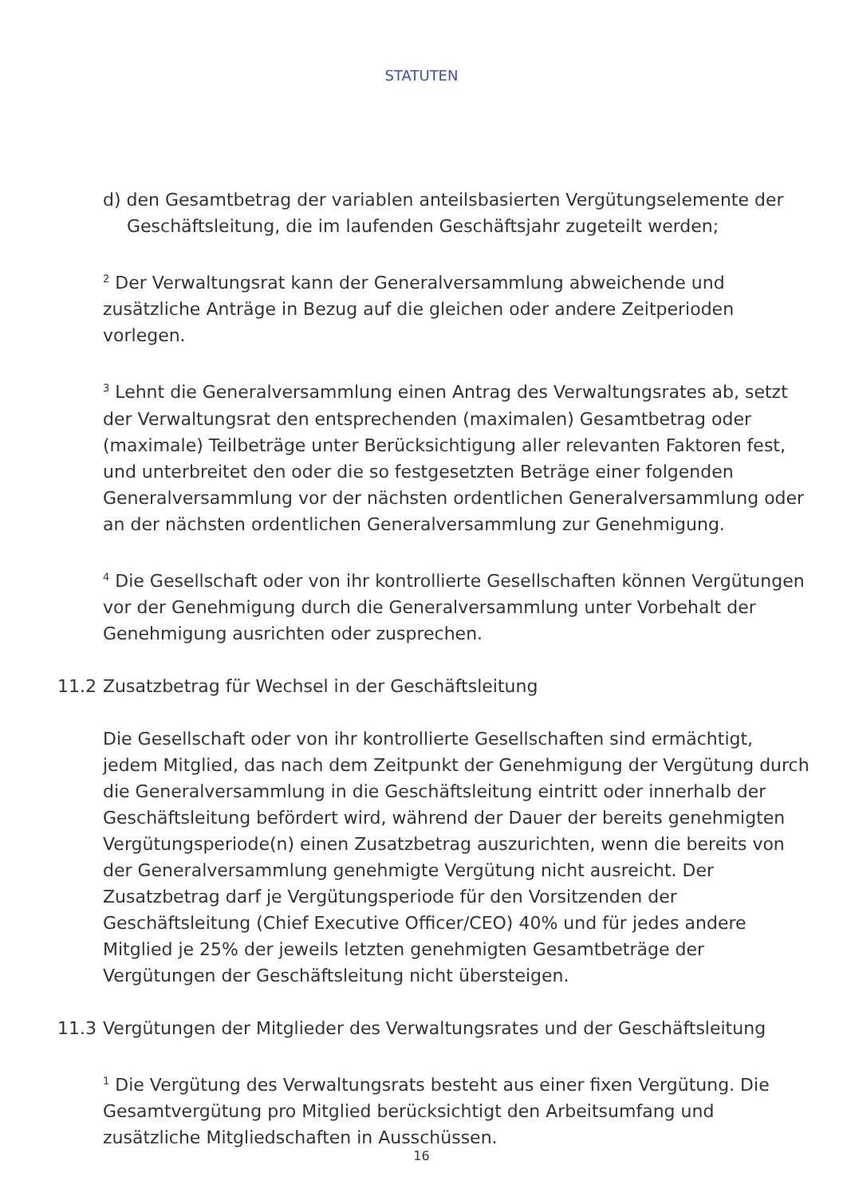STATUTEN
d) den Gesamtbetrag der variablen anteilsbasierten Vergütungselemente der Geschäftsleitung, die im laufenden Geschäftsjahr zugeteilt werden;
<sup>2</sup> Der Verwaltungsrat kann der Generalversammlung abweichende und zusätzliche Anträge in Bezug auf die gleichen oder andere Zeitperioden vorlegen.
<sup>3</sup> Lehnt die Generalversammlung einen Antrag des Verwaltungsrates ab, setzt der Verwaltungsrat den entsprechenden (maximalen) Gesamtbetrag oder (maximale) Teilbeträge unter Berücksichtigung aller relevanten Faktoren fest, und unterbreitet den oder die so festgesetzten Beträge einer folgenden Generalversammlung vor der nächsten ordentlichen Generalversammlung oder an der nächsten ordentlichen Generalversammlung zur Genehmigung.
<sup>4</sup> Die Gesellschaft oder von ihr kontrollierte Gesellschaften können Vergütungen vor der Genehmigung durch die Generalversammlung unter Vorbehalt der Genehmigung ausrichten oder zusprechen.
11.2 Zusatzbetrag für Wechsel in der Geschäftsleitung
Die Gesellschaft oder von ihr kontrollierte Gesellschaften sind ermächtigt, jedem Mitglied, das nach dem Zeitpunkt der Genehmigung der Vergütung durch die Generalversammlung in die Geschäftsleitung eintritt oder innerhalb der Geschäftsleitung befördert wird, während der Dauer der bereits genehmigten Vergütungsperiode(n) einen Zusatzbetrag auszurichten, wenn die bereits von der Generalversammlung genehmigte Vergütung nicht ausreicht. Der Zusatzbetrag darf je Vergütungsperiode für den Vorsitzenden der Geschäftsleitung (Chief Executive Officer/CEO) 40% und für jedes andere Mitglied je 25% der jeweils letzten genehmigten Gesamtbeträge der Vergütungen der Geschäftsleitung nicht übersteigen.
11.3 Vergütungen der Mitglieder des Verwaltungsrates und der Geschäftsleitung
<sup>1</sup> Die Vergütung des Verwaltungsrats besteht aus einer fixen Vergütung. Die Gesamtvergütung pro Mitglied berücksichtigt den Arbeitsumfang und zusätzliche Mitgliedschaften in Ausschüssen.
16